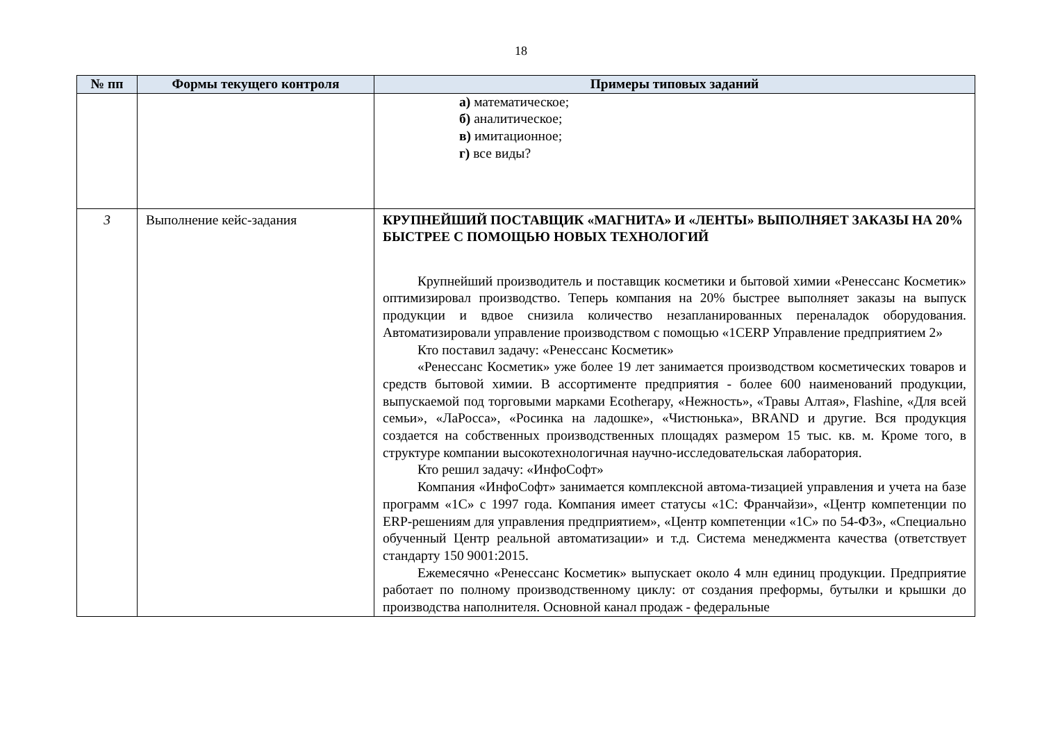18
| № пп | Формы текущего контроля | Примеры типовых заданий |
| --- | --- | --- |
| | | а) математическое; б) аналитическое; в) имитационное; г) все виды? |
| 3 | Выполнение кейс-задания | КРУПНЕЙШИЙ ПОСТАВЩИК «МАГНИТА» И «ЛЕНТЫ» ВЫПОЛНЯЕТ ЗАКАЗЫ НА 20% БЫСТРЕЕ С ПОМОЩЬЮ НОВЫХ ТЕХНОЛОГИЙ Крупнейший производитель и поставщик косметики и бытовой химии «Ренессанс Косметик» оптимизировал производство. Теперь компания на 20% быстрее выполняет заказы на выпуск продукции и вдвое снизила количество незапланированных переналадок оборудования. Автоматизировали управление производством с помощью «1CERP Управление предприятием 2» Кто поставил задачу: «Ренессанс Косметик» «Ренессанс Косметик» уже более 19 лет занимается производством косметических товаров и средств бытовой химии. В ассортименте предприятия - более 600 наименований продукции, выпускаемой под торговыми марками Ecotherapy, «Нежность», «Травы Алтая», Flashine, «Для всей семьи», «ЛаРосса», «Росинка на ладошке», «Чистюнька», BRAND и другие. Вся продукция создается на собственных производственных площадях размером 15 тыс. кв. м. Кроме того, в структуре компании высокотехнологичная научно-исследовательская лаборатория. Кто решил задачу: «ИнфоСофт» Компания «ИнфоСофт» занимается комплексной автома-тизацией управления и учета на базе программ «1С» с 1997 года. Компания имеет статусы «1С: Франчайзи», «Центр компетенции по ERP-решениям для управления предприятием», «Центр компетенции «1С» по 54-ФЗ», «Специально обученный Центр реальной автоматизации» и т.д. Система менеджмента качества (ответствует стандарту 150 9001:2015. Ежемесячно «Ренессанс Косметик» выпускает около 4 млн единиц продукции. Предприятие работает по полному производственному циклу: от создания преформы, бутылки и крышки до производства наполнителя. Основной канал продаж - федеральные |